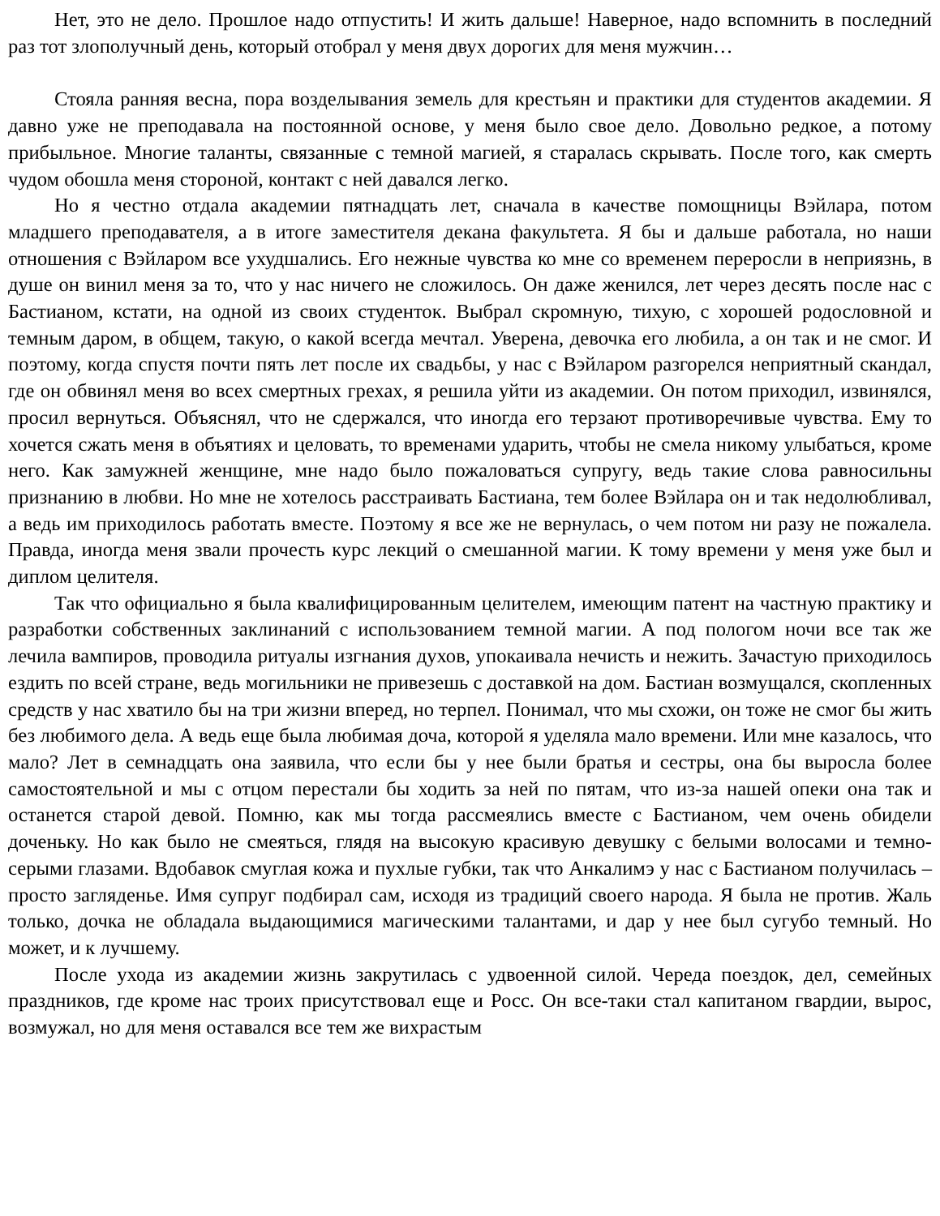Нет, это не дело. Прошлое надо отпустить! И жить дальше! Наверное, надо вспомнить в последний раз тот злополучный день, который отобрал у меня двух дорогих для меня мужчин…
Стояла ранняя весна, пора возделывания земель для крестьян и практики для студентов академии. Я давно уже не преподавала на постоянной основе, у меня было свое дело. Довольно редкое, а потому прибыльное. Многие таланты, связанные с темной магией, я старалась скрывать. После того, как смерть чудом обошла меня стороной, контакт с ней давался легко.
Но я честно отдала академии пятнадцать лет, сначала в качестве помощницы Вэйлара, потом младшего преподавателя, а в итоге заместителя декана факультета. Я бы и дальше работала, но наши отношения с Вэйларом все ухудшались. Его нежные чувства ко мне со временем переросли в неприязнь, в душе он винил меня за то, что у нас ничего не сложилось. Он даже женился, лет через десять после нас с Бастианом, кстати, на одной из своих студенток. Выбрал скромную, тихую, с хорошей родословной и темным даром, в общем, такую, о какой всегда мечтал. Уверена, девочка его любила, а он так и не смог. И поэтому, когда спустя почти пять лет после их свадьбы, у нас с Вэйларом разгорелся неприятный скандал, где он обвинял меня во всех смертных грехах, я решила уйти из академии. Он потом приходил, извинялся, просил вернуться. Объяснял, что не сдержался, что иногда его терзают противоречивые чувства. Ему то хочется сжать меня в объятиях и целовать, то временами ударить, чтобы не смела никому улыбаться, кроме него. Как замужней женщине, мне надо было пожаловаться супругу, ведь такие слова равносильны признанию в любви. Но мне не хотелось расстраивать Бастиана, тем более Вэйлара он и так недолюбливал, а ведь им приходилось работать вместе. Поэтому я все же не вернулась, о чем потом ни разу не пожалела. Правда, иногда меня звали прочесть курс лекций о смешанной магии. К тому времени у меня уже был и диплом целителя.
Так что официально я была квалифицированным целителем, имеющим патент на частную практику и разработки собственных заклинаний с использованием темной магии. А под пологом ночи все так же лечила вампиров, проводила ритуалы изгнания духов, упокаивала нечисть и нежить. Зачастую приходилось ездить по всей стране, ведь могильники не привезешь с доставкой на дом. Бастиан возмущался, скопленных средств у нас хватило бы на три жизни вперед, но терпел. Понимал, что мы схожи, он тоже не смог бы жить без любимого дела. А ведь еще была любимая доча, которой я уделяла мало времени. Или мне казалось, что мало? Лет в семнадцать она заявила, что если бы у нее были братья и сестры, она бы выросла более самостоятельной и мы с отцом перестали бы ходить за ней по пятам, что из-за нашей опеки она так и останется старой девой. Помню, как мы тогда рассмеялись вместе с Бастианом, чем очень обидели доченьку. Но как было не смеяться, глядя на высокую красивую девушку с белыми волосами и темно-серыми глазами. Вдобавок смуглая кожа и пухлые губки, так что Анкалимэ у нас с Бастианом получилась – просто загляденье. Имя супруг подбирал сам, исходя из традиций своего народа. Я была не против. Жаль только, дочка не обладала выдающимися магическими талантами, и дар у нее был сугубо темный. Но может, и к лучшему.
После ухода из академии жизнь закрутилась с удвоенной силой. Череда поездок, дел, семейных праздников, где кроме нас троих присутствовал еще и Росс. Он все-таки стал капитаном гвардии, вырос, возмужал, но для меня оставался все тем же вихрастым